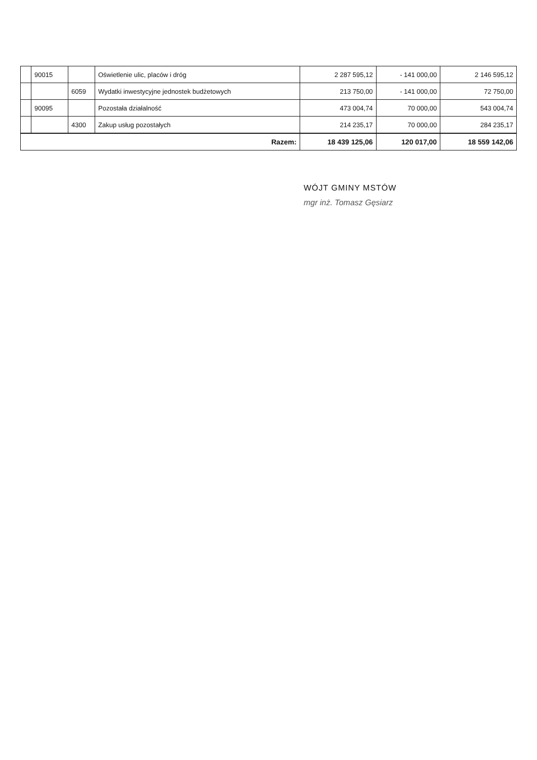| | 90015 | | Oświetlenie ulic, placów i dróg | 2 287 595,12 | - 141 000,00 | 2 146 595,12 |
| | | 6059 | Wydatki inwestycyjne jednostek budżetowych | 213 750,00 | - 141 000,00 | 72 750,00 |
| | 90095 | | Pozostała działalność | 473 004,74 | 70 000,00 | 543 004,74 |
| | | 4300 | Zakup usług pozostałych | 214 235,17 | 70 000,00 | 284 235,17 |
| Razem: | | | | 18 439 125,06 | 120 017,00 | 18 559 142,06 |
WÓJT GMINY MSTÓW
mgr inż. Tomasz Gęsiarz